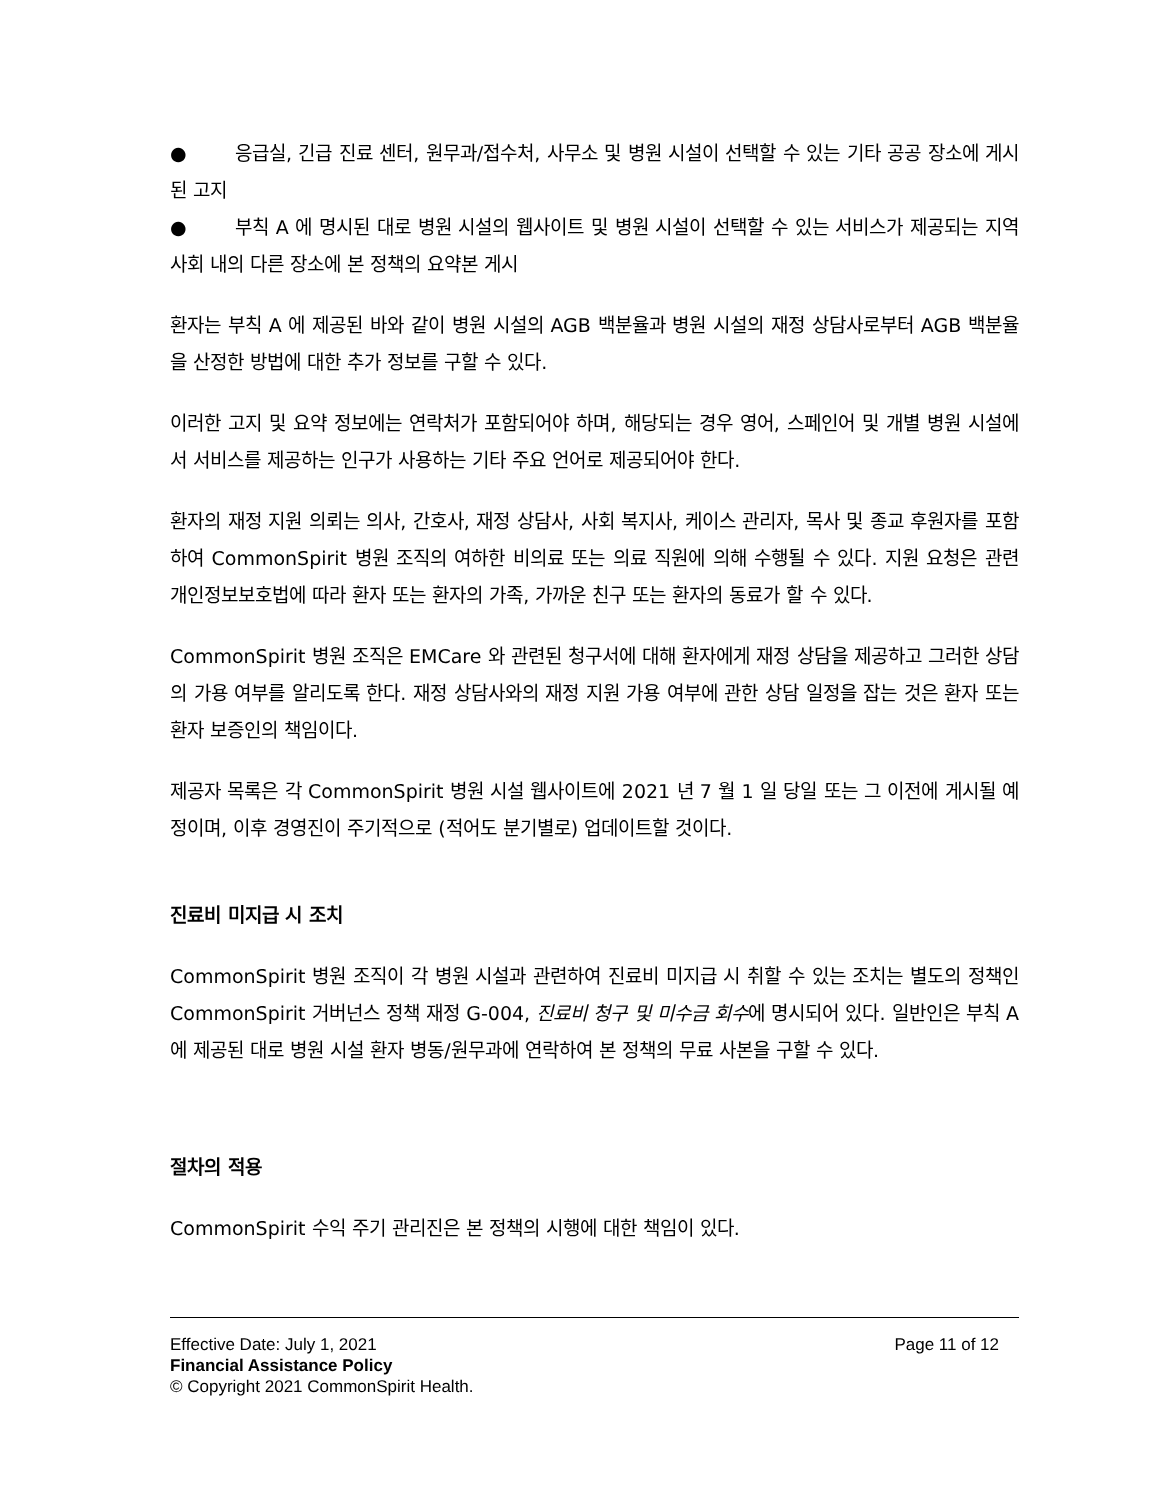● 응급실, 긴급 진료 센터, 원무과/접수처, 사무소 및 병원 시설이 선택할 수 있는 기타 공공 장소에 게시된 고지
● 부칙 A 에 명시된 대로 병원 시설의 웹사이트 및 병원 시설이 선택할 수 있는 서비스가 제공되는 지역사회 내의 다른 장소에 본 정책의 요약본 게시
환자는 부칙 A 에 제공된 바와 같이 병원 시설의 AGB 백분율과 병원 시설의 재정 상담사로부터 AGB 백분율을 산정한 방법에 대한 추가 정보를 구할 수 있다.
이러한 고지 및 요약 정보에는 연락처가 포함되어야 하며, 해당되는 경우 영어, 스페인어 및 개별 병원 시설에서 서비스를 제공하는 인구가 사용하는 기타 주요 언어로 제공되어야 한다.
환자의 재정 지원 의뢰는 의사, 간호사, 재정 상담사, 사회 복지사, 케이스 관리자, 목사 및 종교 후원자를 포함하여 CommonSpirit 병원 조직의 여하한 비의료 또는 의료 직원에 의해 수행될 수 있다. 지원 요청은 관련 개인정보보호법에 따라 환자 또는 환자의 가족, 가까운 친구 또는 환자의 동료가 할 수 있다.
CommonSpirit 병원 조직은 EMCare 와 관련된 청구서에 대해 환자에게 재정 상담을 제공하고 그러한 상담의 가용 여부를 알리도록 한다. 재정 상담사와의 재정 지원 가용 여부에 관한 상담 일정을 잡는 것은 환자 또는 환자 보증인의 책임이다.
제공자 목록은 각 CommonSpirit 병원 시설 웹사이트에 2021 년 7 월 1 일 당일 또는 그 이전에 게시될 예정이며, 이후 경영진이 주기적으로 (적어도 분기별로) 업데이트할 것이다.
진료비 미지급 시 조치
CommonSpirit 병원 조직이 각 병원 시설과 관련하여 진료비 미지급 시 취할 수 있는 조치는 별도의 정책인 CommonSpirit 거버넌스 정책 재정 G-004, 진료비 청구 및 미수금 회수에 명시되어 있다. 일반인은 부칙 A 에 제공된 대로 병원 시설 환자 병동/원무과에 연락하여 본 정책의 무료 사본을 구할 수 있다.
절차의 적용
CommonSpirit 수익 주기 관리진은 본 정책의 시행에 대한 책임이 있다.
Effective Date: July 1, 2021 Page 11 of 12
Financial Assistance Policy
© Copyright 2021 CommonSpirit Health.